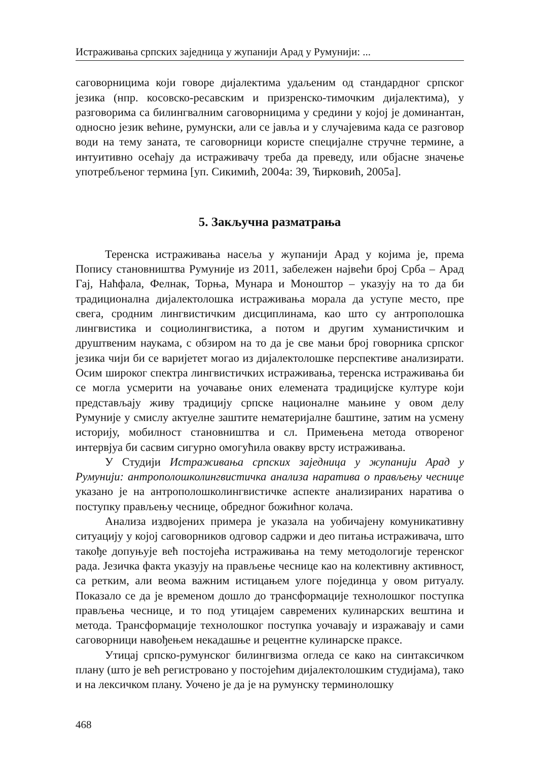Истраживања српских заједница у жупанији Арад у Румунији: ...
саговорницима који говоре дијалектима удаљеним од стандардног српског језика (нпр. косовско-ресавским и призренско-тимочким дијалектима), у разговорима са билингвалним саговорницима у средини у којој је доминантан, односно језик већине, румунски, али се јавља и у случајевима када се разговор води на тему заната, те саговорници користе специјалне стручне термине, а интуитивно осећају да истраживачу треба да преведу, или објасне значење употребљеног термина [уп. Сикимић, 2004а: 39, Ћирковић, 2005а].
5. Закључна разматрања
Теренска истраживања насеља у жупанији Арад у којима је, према Попису становништва Румуније из 2011, забележен највећи број Срба – Арад Гај, Наћфала, Фелнак, Торња, Мунара и Моноштор – указују на то да би традиционална дијалектолошка истраживања морала да уступе место, пре свега, сродним лингвистичким дисциплинама, као што су антрополошка лингвистика и социолингвистика, а потом и другим хуманистичким и друштвеним наукама, с обзиром на то да је све мањи број говорника српског језика чији би се варијетет могао из дијалектолошке перспективе анализирати. Осим широког спектра лингвистичких истраживања, теренска истраживања би се могла усмерити на уочавање оних елемената традицијске културе који представљају живу традицију српске националне мањине у овом делу Румуније у смислу актуелне заштите нематеријалне баштине, затим на усмену историју, мобилност становништва и сл. Примењена метода отвореног интервјуа би сасвим сигурно омогућила овакву врсту истраживања.
У Студији Истраживања српских заједница у жупанији Арад у Румунији: антрополошколингвистичка анализа наратива о прављењу чеснице указано је на антрополошколингвистичке аспекте анализираних наратива о поступку прављењу чеснице, обредног божићног колача.
Анализа издвојених примера је указала на уобичајену комуникативну ситуацију у којој саговорников одговор садржи и део питања истраживача, што такође допуњује већ постојећа истраживања на тему методологије теренског рада. Језичка факта указују на прављење чеснице као на колективну активност, са ретким, али веома важним истицањем улоге појединца у овом ритуалу. Показало се да је временом дошло до трансформације технолошког поступка прављења чеснице, и то под утицајем савремених кулинарских вештина и метода. Трансформације технолошког поступка уочавају и изражавају и сами саговорници навођењем некадашње и рецентне кулинарске праксе.
Утицај српско-румунског билингвизма огледа се како на синтаксичком плану (што је већ регистровано у постојећим дијалектолошким студијама), тако и на лексичком плану. Уочено је да је на румунску терминолошку
468